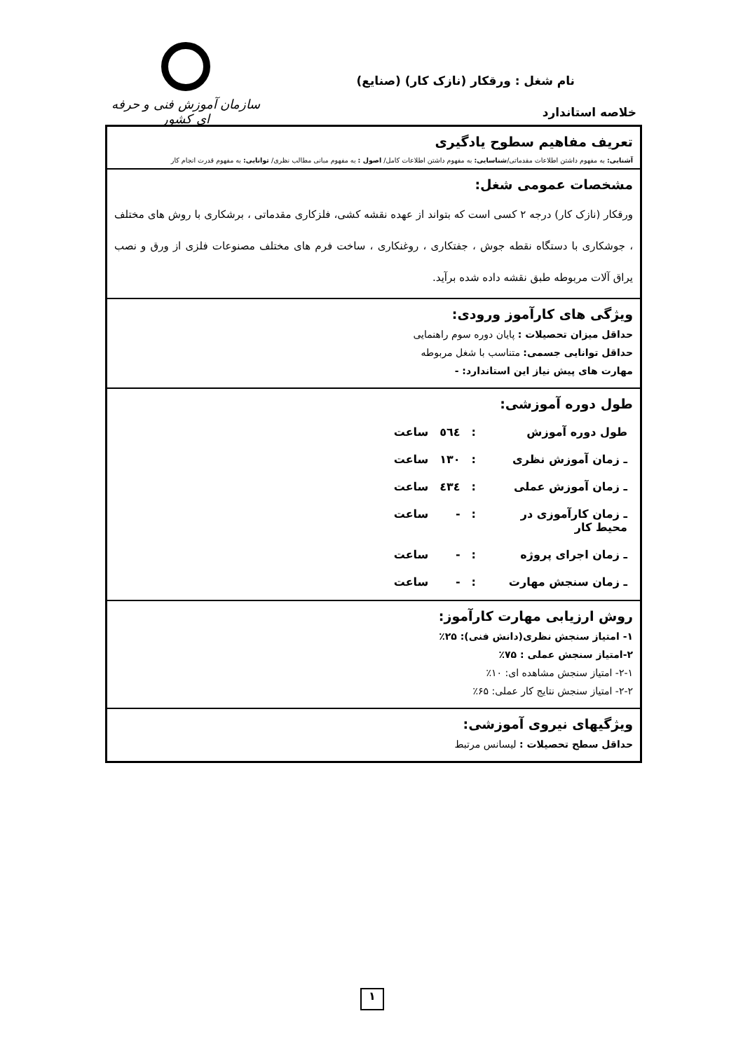سازمان آموزش فنی و حرفه ای کشور
نام شغل : ورقکار (نازک کار) (صنایع)
خلاصه استاندارد
| تعریف مفاهیم سطوح یادگیری آشنایی: به مفهوم داشتن اطلاعات مقدماتی/ شناسایی: به مفهوم داشتن اطلاعات کامل/ اصول : به مفهوم مبانی مطالب نظری/ توانایی: به مفهوم قدرت انجام کار |
| مشخصات عمومی شغل: ورقکار (نازک کار) درجه ۲ کسی است که بتواند از عهده نقشه کشی، فلزکاری مقدماتی ، برشکاری با روش های مختلف ، جوشکاری با دستگاه نقطه جوش ، جفتکاری ، روغنکاری ، ساخت فرم های مختلف مصنوعات فلزی از ورق و نصب یراق آلات مربوطه طبق نقشه داده شده برآید. |
| ویژگی های کارآموز ورودی: حداقل میزان تحصیلات : پایان دوره سوم راهنمایی حداقل توانایی جسمی: متناسب با شغل مربوطه مهارت های پیش نیاز این استاندارد: - |
| طول دوره آموزشی: / طول دوره آموزش / : / ٥٦٤ / ساعت / / ـ زمان آموزش نظری / : / ۱۳۰ / ساعت / / ـ زمان آموزش عملی / : / ٤۳٤ / ساعت / / ـ زمان کارآموزی در محیط کار / : / - / ساعت / / ـ زمان اجرای پروژه / : / - / ساعت / / ـ زمان سنجش مهارت / : / - / ساعت / |
| روش ارزیابی مهارت کارآموز: ۱- امتیاز سنجش نظری(دانش فنی): ۲۵٪ ۲-امتیاز سنجش عملی : ۷۵٪ ۲-۱- امتیاز سنجش مشاهده ای: ۱۰٪ ۲-۲- امتیاز سنجش نتایج کار عملی: ۶۵٪ |
| ویژگیهای نیروی آموزشی: حداقل سطح تحصیلات : لیسانس مرتبط |
۱